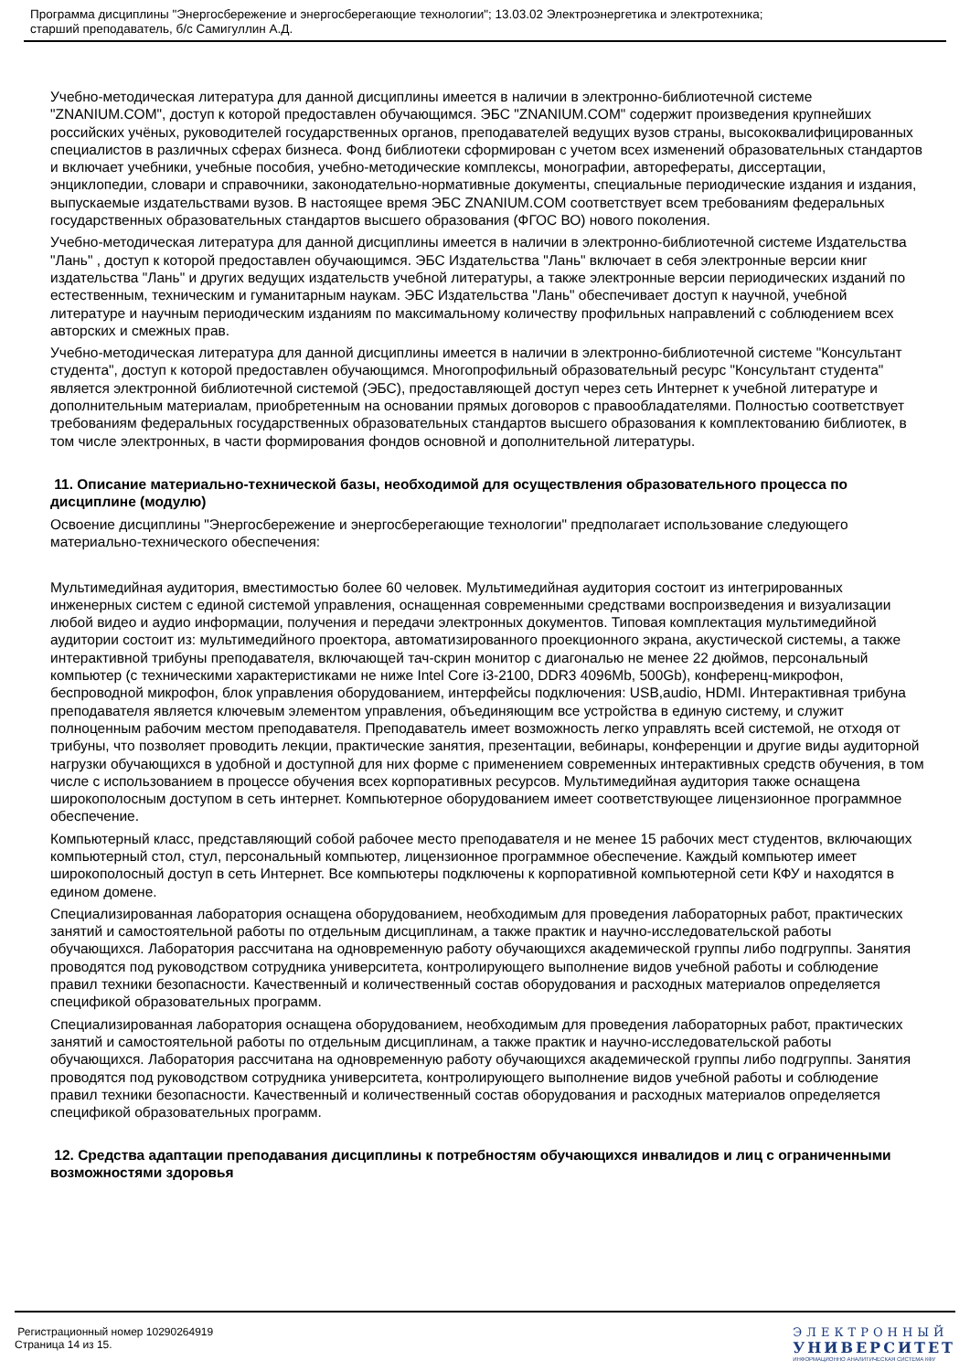Программа дисциплины "Энергосбережение и энергосберегающие технологии"; 13.03.02 Электроэнергетика и электротехника;
старший преподаватель, б/с Самигуллин А.Д.
Учебно-методическая литература для данной дисциплины имеется в наличии в электронно-библиотечной системе "ZNANIUM.COM", доступ к которой предоставлен обучающимся. ЭБС "ZNANIUM.COM" содержит произведения крупнейших российских учёных, руководителей государственных органов, преподавателей ведущих вузов страны, высококвалифицированных специалистов в различных сферах бизнеса. Фонд библиотеки сформирован с учетом всех изменений образовательных стандартов и включает учебники, учебные пособия, учебно-методические комплексы, монографии, авторефераты, диссертации, энциклопедии, словари и справочники, законодательно-нормативные документы, специальные периодические издания и издания, выпускаемые издательствами вузов. В настоящее время ЭБС ZNANIUM.COM соответствует всем требованиям федеральных государственных образовательных стандартов высшего образования (ФГОС ВО) нового поколения.
Учебно-методическая литература для данной дисциплины имеется в наличии в электронно-библиотечной системе Издательства "Лань" , доступ к которой предоставлен обучающимся. ЭБС Издательства "Лань" включает в себя электронные версии книг издательства "Лань" и других ведущих издательств учебной литературы, а также электронные версии периодических изданий по естественным, техническим и гуманитарным наукам. ЭБС Издательства "Лань" обеспечивает доступ к научной, учебной литературе и научным периодическим изданиям по максимальному количеству профильных направлений с соблюдением всех авторских и смежных прав.
Учебно-методическая литература для данной дисциплины имеется в наличии в электронно-библиотечной системе "Консультант студента", доступ к которой предоставлен обучающимся. Многопрофильный образовательный ресурс "Консультант студента" является электронной библиотечной системой (ЭБС), предоставляющей доступ через сеть Интернет к учебной литературе и дополнительным материалам, приобретенным на основании прямых договоров с правообладателями. Полностью соответствует требованиям федеральных государственных образовательных стандартов высшего образования к комплектованию библиотек, в том числе электронных, в части формирования фондов основной и дополнительной литературы.
11. Описание материально-технической базы, необходимой для осуществления образовательного процесса по дисциплине (модулю)
Освоение дисциплины "Энергосбережение и энергосберегающие технологии" предполагает использование следующего материально-технического обеспечения:
Мультимедийная аудитория, вместимостью более 60 человек. Мультимедийная аудитория состоит из интегрированных инженерных систем с единой системой управления, оснащенная современными средствами воспроизведения и визуализации любой видео и аудио информации, получения и передачи электронных документов. Типовая комплектация мультимедийной аудитории состоит из: мультимедийного проектора, автоматизированного проекционного экрана, акустической системы, а также интерактивной трибуны преподавателя, включающей тач-скрин монитор с диагональю не менее 22 дюймов, персональный компьютер (с техническими характеристиками не ниже Intel Core i3-2100, DDR3 4096Mb, 500Gb), конференц-микрофон, беспроводной микрофон, блок управления оборудованием, интерфейсы подключения: USB,audio, HDMI. Интерактивная трибуна преподавателя является ключевым элементом управления, объединяющим все устройства в единую систему, и служит полноценным рабочим местом преподавателя. Преподаватель имеет возможность легко управлять всей системой, не отходя от трибуны, что позволяет проводить лекции, практические занятия, презентации, вебинары, конференции и другие виды аудиторной нагрузки обучающихся в удобной и доступной для них форме с применением современных интерактивных средств обучения, в том числе с использованием в процессе обучения всех корпоративных ресурсов. Мультимедийная аудитория также оснащена широкополосным доступом в сеть интернет. Компьютерное оборудованием имеет соответствующее лицензионное программное обеспечение.
Компьютерный класс, представляющий собой рабочее место преподавателя и не менее 15 рабочих мест студентов, включающих компьютерный стол, стул, персональный компьютер, лицензионное программное обеспечение. Каждый компьютер имеет широкополосный доступ в сеть Интернет. Все компьютеры подключены к корпоративной компьютерной сети КФУ и находятся в едином домене.
Специализированная лаборатория оснащена оборудованием, необходимым для проведения лабораторных работ, практических занятий и самостоятельной работы по отдельным дисциплинам, а также практик и научно-исследовательской работы обучающихся. Лаборатория рассчитана на одновременную работу обучающихся академической группы либо подгруппы. Занятия проводятся под руководством сотрудника университета, контролирующего выполнение видов учебной работы и соблюдение правил техники безопасности. Качественный и количественный состав оборудования и расходных материалов определяется спецификой образовательных программ.
Специализированная лаборатория оснащена оборудованием, необходимым для проведения лабораторных работ, практических занятий и самостоятельной работы по отдельным дисциплинам, а также практик и научно-исследовательской работы обучающихся. Лаборатория рассчитана на одновременную работу обучающихся академической группы либо подгруппы. Занятия проводятся под руководством сотрудника университета, контролирующего выполнение видов учебной работы и соблюдение правил техники безопасности. Качественный и количественный состав оборудования и расходных материалов определяется спецификой образовательных программ.
12. Средства адаптации преподавания дисциплины к потребностям обучающихся инвалидов и лиц с ограниченными возможностями здоровья
Регистрационный номер 10290264919
Страница 14 из 15.
ЭЛЕКТРОННЫЙ
УНИВЕРСИТЕТ
ИНФОРМАЦИОННО АНАЛИТИЧЕСКАЯ СИСТЕМА КФУ